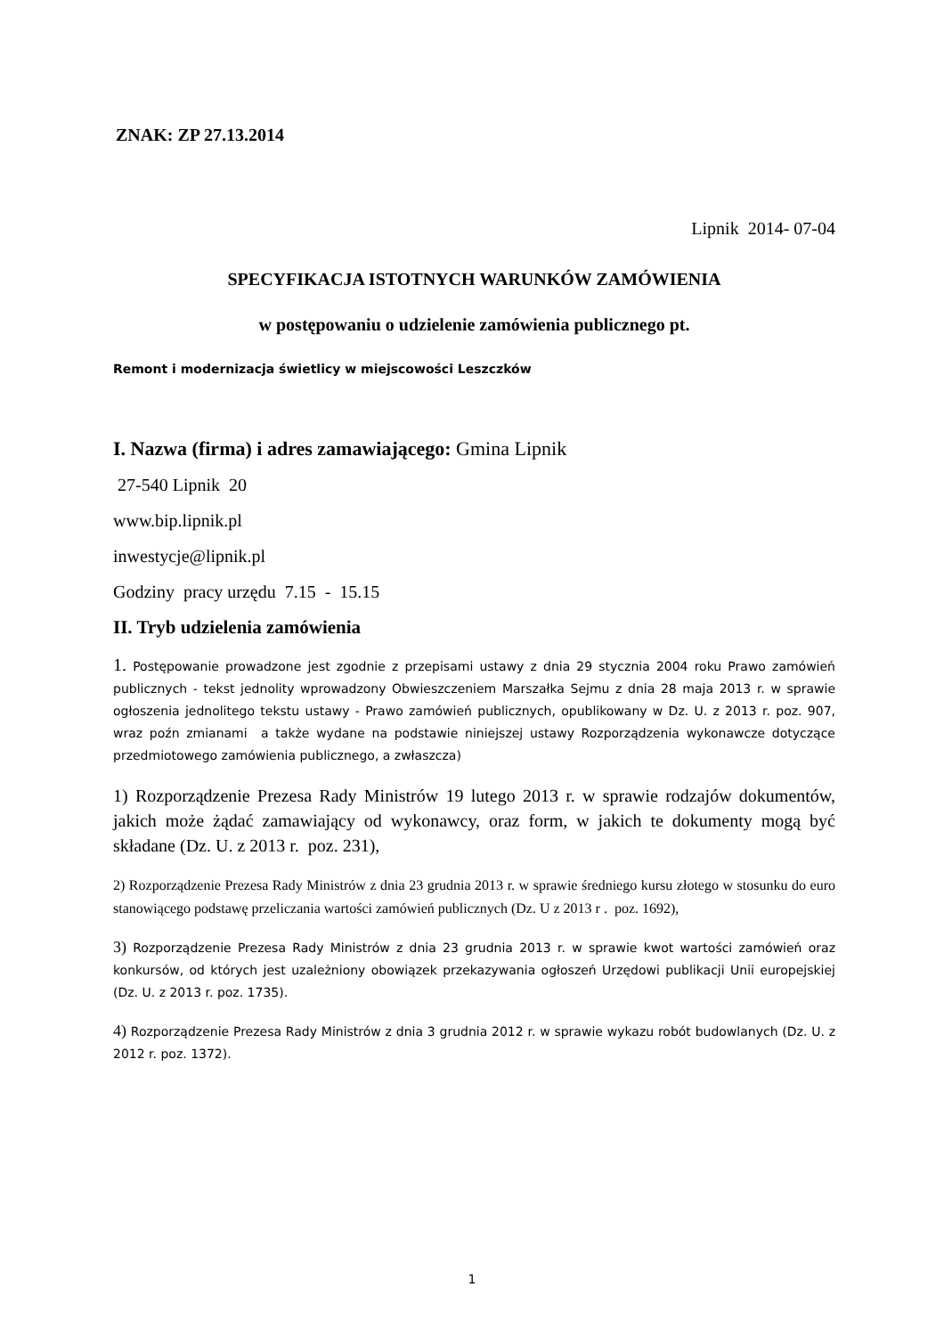ZNAK: ZP 27.13.2014
Lipnik 2014- 07-04
SPECYFIKACJA ISTOTNYCH WARUNKÓW ZAMÓWIENIA
w postępowaniu o udzielenie zamówienia publicznego pt.
Remont i modernizacja świetlicy w miejscowości Leszczków
I. Nazwa (firma) i adres zamawiającego: Gmina Lipnik
27-540 Lipnik 20
www.bip.lipnik.pl
inwestycje@lipnik.pl
Godziny pracy urzędu 7.15 - 15.15
II. Tryb udzielenia zamówienia
1. Postępowanie prowadzone jest zgodnie z przepisami ustawy z dnia 29 stycznia 2004 roku Prawo zamówień publicznych - tekst jednolity wprowadzony Obwieszczeniem Marszałka Sejmu z dnia 28 maja 2013 r. w sprawie ogłoszenia jednolitego tekstu ustawy - Prawo zamówień publicznych, opublikowany w Dz. U. z 2013 r. poz. 907, wraz poźn zmianami a także wydane na podstawie niniejszej ustawy Rozporządzenia wykonawcze dotyczące przedmiotowego zamówienia publicznego, a zwłaszcza)
1) Rozporządzenie Prezesa Rady Ministrów 19 lutego 2013 r. w sprawie rodzajów dokumentów, jakich może żądać zamawiający od wykonawcy, oraz form, w jakich te dokumenty mogą być składane (Dz. U. z 2013 r. poz. 231),
2) Rozporządzenie Prezesa Rady Ministrów z dnia 23 grudnia 2013 r. w sprawie średniego kursu złotego w stosunku do euro stanowiącego podstawę przeliczania wartości zamówień publicznych (Dz. U z 2013 r . poz. 1692),
3) Rozporządzenie Prezesa Rady Ministrów z dnia 23 grudnia 2013 r. w sprawie kwot wartości zamówień oraz konkursów, od których jest uzależniony obowiązek przekazywania ogłoszeń Urzędowi publikacji Unii europejskiej (Dz. U. z 2013 r. poz. 1735).
4) Rozporządzenie Prezesa Rady Ministrów z dnia 3 grudnia 2012 r. w sprawie wykazu robót budowlanych (Dz. U. z 2012 r. poz. 1372).
1